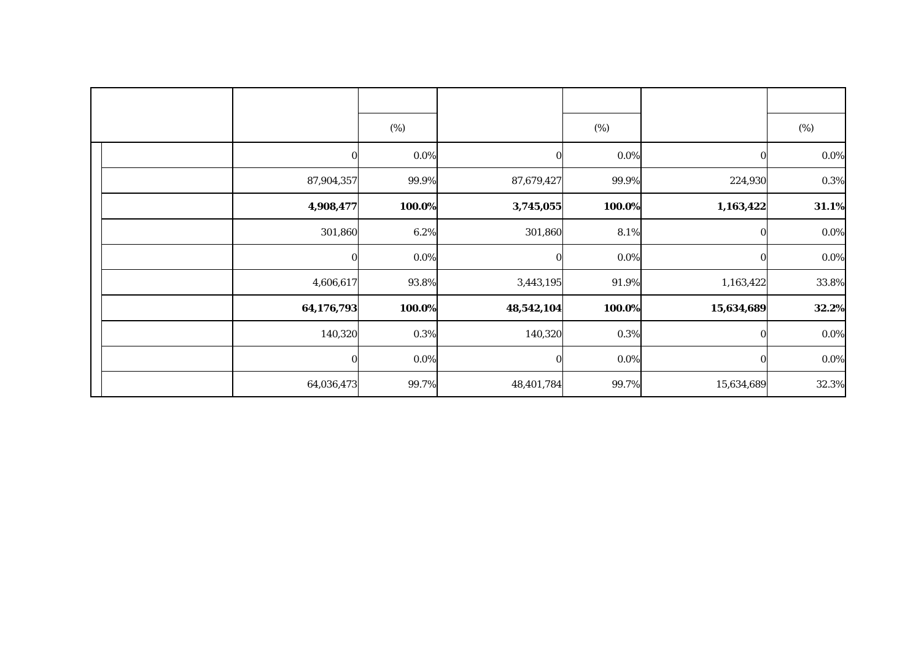| | | | (%) | | (%) | | (%) |
| --- | --- | --- | --- | --- | --- | --- | --- |
| | | 0 | 0.0% | 0 | 0.0% | 0 | 0.0% |
| | | 87,904,357 | 99.9% | 87,679,427 | 99.9% | 224,930 | 0.3% |
| | | 4,908,477 | 100.0% | 3,745,055 | 100.0% | 1,163,422 | 31.1% |
| | | 301,860 | 6.2% | 301,860 | 8.1% | 0 | 0.0% |
| | | 0 | 0.0% | 0 | 0.0% | 0 | 0.0% |
| | | 4,606,617 | 93.8% | 3,443,195 | 91.9% | 1,163,422 | 33.8% |
| | | 64,176,793 | 100.0% | 48,542,104 | 100.0% | 15,634,689 | 32.2% |
| | | 140,320 | 0.3% | 140,320 | 0.3% | 0 | 0.0% |
| | | 0 | 0.0% | 0 | 0.0% | 0 | 0.0% |
| | | 64,036,473 | 99.7% | 48,401,784 | 99.7% | 15,634,689 | 32.3% |